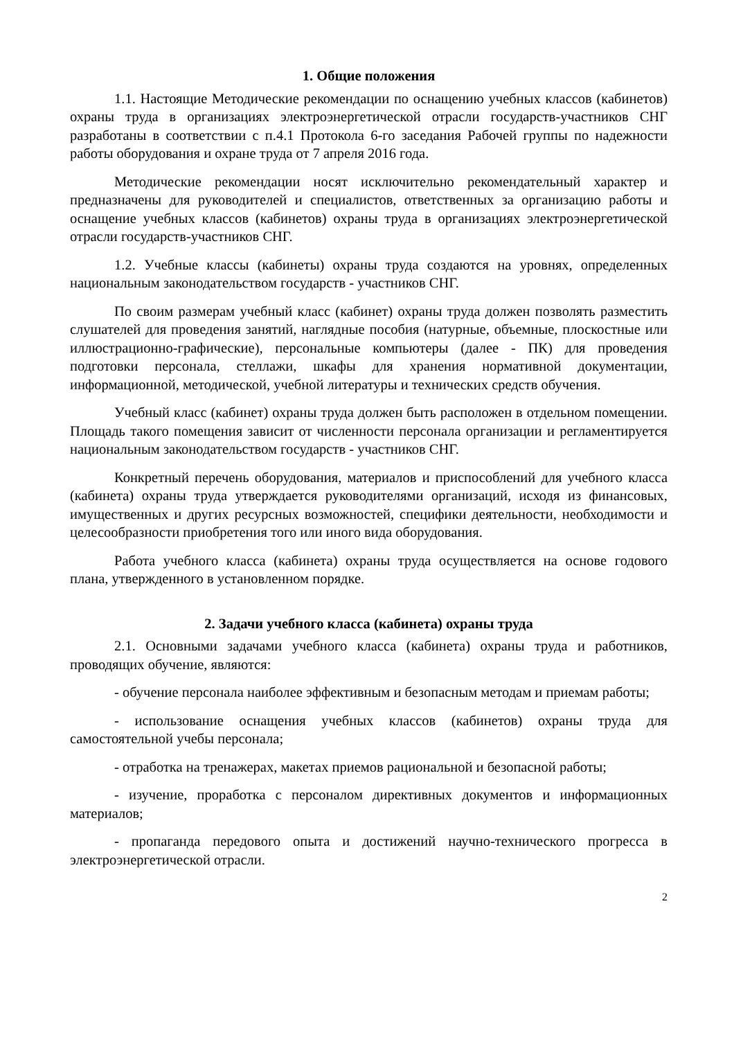1. Общие положения
1.1. Настоящие Методические рекомендации по оснащению учебных классов (кабинетов) охраны труда в организациях электроэнергетической отрасли государств-участников СНГ разработаны в соответствии с п.4.1 Протокола 6-го заседания Рабочей группы по надежности работы оборудования и охране труда от 7 апреля 2016 года.
Методические рекомендации носят исключительно рекомендательный характер и предназначены для руководителей и специалистов, ответственных за организацию работы и оснащение учебных классов (кабинетов) охраны труда в организациях электроэнергетической отрасли государств-участников СНГ.
1.2. Учебные классы (кабинеты) охраны труда создаются на уровнях, определенных национальным законодательством государств - участников СНГ.
По своим размерам учебный класс (кабинет) охраны труда должен позволять разместить слушателей для проведения занятий, наглядные пособия (натурные, объемные, плоскостные или иллюстрационно-графические), персональные компьютеры (далее - ПК) для проведения подготовки персонала, стеллажи, шкафы для хранения нормативной документации, информационной, методической, учебной литературы и технических средств обучения.
Учебный класс (кабинет) охраны труда должен быть расположен в отдельном помещении. Площадь такого помещения зависит от численности персонала организации и регламентируется национальным законодательством государств - участников СНГ.
Конкретный перечень оборудования, материалов и приспособлений для учебного класса (кабинета) охраны труда утверждается руководителями организаций, исходя из финансовых, имущественных и других ресурсных возможностей, специфики деятельности, необходимости и целесообразности приобретения того или иного вида оборудования.
Работа учебного класса (кабинета) охраны труда осуществляется на основе годового плана, утвержденного в установленном порядке.
2. Задачи учебного класса (кабинета) охраны труда
2.1. Основными задачами учебного класса (кабинета) охраны труда и работников, проводящих обучение, являются:
- обучение персонала наиболее эффективным и безопасным методам и приемам работы;
- использование оснащения учебных классов (кабинетов) охраны труда для самостоятельной учебы персонала;
- отработка на тренажерах, макетах приемов рациональной и безопасной работы;
- изучение, проработка с персоналом директивных документов и информационных материалов;
- пропаганда передового опыта и достижений научно-технического прогресса в электроэнергетической отрасли.
2